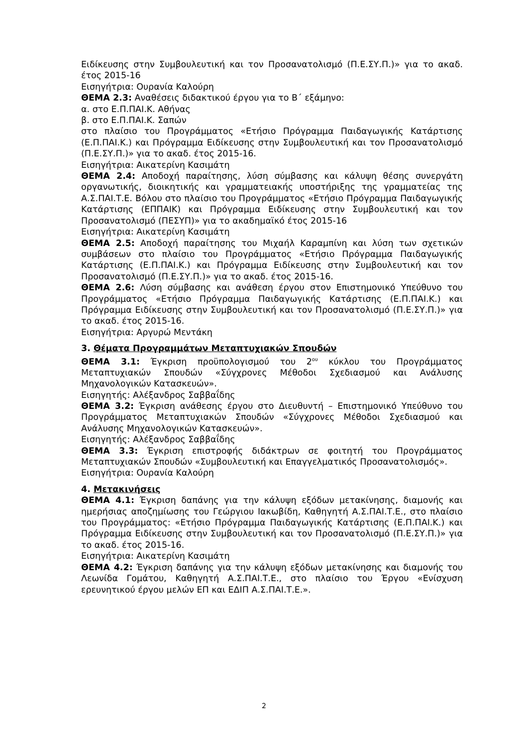Ειδίκευσης στην Συμβουλευτική και τον Προσανατολισμό (Π.Ε.ΣΥ.Π.)» για το ακαδ. έτος 2015-16
Εισηγήτρια: Ουρανία Καλούρη
ΘΕΜΑ 2.3: Αναθέσεις διδακτικού έργου για το Β΄ εξάμηνο:
α. στο Ε.Π.ΠΑΙ.Κ. Αθήνας
β. στο Ε.Π.ΠΑΙ.Κ. Σαπών
στο πλαίσιο του Προγράμματος «Ετήσιο Πρόγραμμα Παιδαγωγικής Κατάρτισης (Ε.Π.ΠΑΙ.Κ.) και Πρόγραμμα Ειδίκευσης στην Συμβουλευτική και τον Προσανατολισμό (Π.Ε.ΣΥ.Π.)» για το ακαδ. έτος 2015-16.
Εισηγήτρια: Αικατερίνη Κασιμάτη
ΘΕΜΑ 2.4: Αποδοχή παραίτησης, λύση σύμβασης και κάλυψη θέσης συνεργάτη οργανωτικής, διοικητικής και γραμματειακής υποστήριξης της γραμματείας της Α.Σ.ΠΑΙ.Τ.Ε. Βόλου στο πλαίσιο του Προγράμματος «Ετήσιο Πρόγραμμα Παιδαγωγικής Κατάρτισης (ΕΠΠΑΙΚ) και Πρόγραμμα Ειδίκευσης στην Συμβουλευτική και τον Προσανατολισμό (ΠΕΣΥΠ)» για το ακαδημαϊκό έτος 2015-16
Εισηγήτρια: Αικατερίνη Κασιμάτη
ΘΕΜΑ 2.5: Αποδοχή παραίτησης του Μιχαήλ Καραμπίνη και λύση των σχετικών συμβάσεων στο πλαίσιο του Προγράμματος «Ετήσιο Πρόγραμμα Παιδαγωγικής Κατάρτισης (Ε.Π.ΠΑΙ.Κ.) και Πρόγραμμα Ειδίκευσης στην Συμβουλευτική και τον Προσανατολισμό (Π.Ε.ΣΥ.Π.)» για το ακαδ. έτος 2015-16.
ΘΕΜΑ 2.6: Λύση σύμβασης και ανάθεση έργου στον Επιστημονικό Υπεύθυνο του Προγράμματος «Ετήσιο Πρόγραμμα Παιδαγωγικής Κατάρτισης (Ε.Π.ΠΑΙ.Κ.) και Πρόγραμμα Ειδίκευσης στην Συμβουλευτική και τον Προσανατολισμό (Π.Ε.ΣΥ.Π.)» για το ακαδ. έτος 2015-16.
Εισηγήτρια: Αργυρώ Μεντάκη
3. Θέματα Προγραμμάτων Μεταπτυχιακών Σπουδών
ΘΕΜΑ 3.1: Έγκριση προϋπολογισμού του 2<sup>ου</sup> κύκλου του Προγράμματος Μεταπτυχιακών Σπουδών «Σύγχρονες Μέθοδοι Σχεδιασμού και Ανάλυσης Μηχανολογικών Κατασκευών».
Εισηγητής: Αλέξανδρος Σαββαΐδης
ΘΕΜΑ 3.2: Έγκριση ανάθεσης έργου στο Διευθυντή – Επιστημονικό Υπεύθυνο του Προγράμματος Μεταπτυχιακών Σπουδών «Σύγχρονες Μέθοδοι Σχεδιασμού και Ανάλυσης Μηχανολογικών Κατασκευών».
Εισηγητής: Αλέξανδρος Σαββαΐδης
ΘΕΜΑ 3.3: Έγκριση επιστροφής διδάκτρων σε φοιτητή του Προγράμματος Μεταπτυχιακών Σπουδών «Συμβουλευτική και Επαγγελματικός Προσανατολισμός».
Εισηγήτρια: Ουρανία Καλούρη
4. Μετακινήσεις
ΘΕΜΑ 4.1: Έγκριση δαπάνης για την κάλυψη εξόδων μετακίνησης, διαμονής και ημερήσιας αποζημίωσης του Γεώργιου Ιακωβίδη, Καθηγητή Α.Σ.ΠΑΙ.Τ.Ε., στο πλαίσιο του Προγράμματος: «Ετήσιο Πρόγραμμα Παιδαγωγικής Κατάρτισης (Ε.Π.ΠΑΙ.Κ.) και Πρόγραμμα Ειδίκευσης στην Συμβουλευτική και τον Προσανατολισμό (Π.Ε.ΣΥ.Π.)» για το ακαδ. έτος 2015-16.
Εισηγήτρια: Αικατερίνη Κασιμάτη
ΘΕΜΑ 4.2: Έγκριση δαπάνης για την κάλυψη εξόδων μετακίνησης και διαμονής του Λεωνίδα Γομάτου, Καθηγητή Α.Σ.ΠΑΙ.Τ.Ε., στο πλαίσιο του Έργου «Ενίσχυση ερευνητικού έργου μελών ΕΠ και ΕΔΙΠ Α.Σ.ΠΑΙ.Τ.Ε.».
2